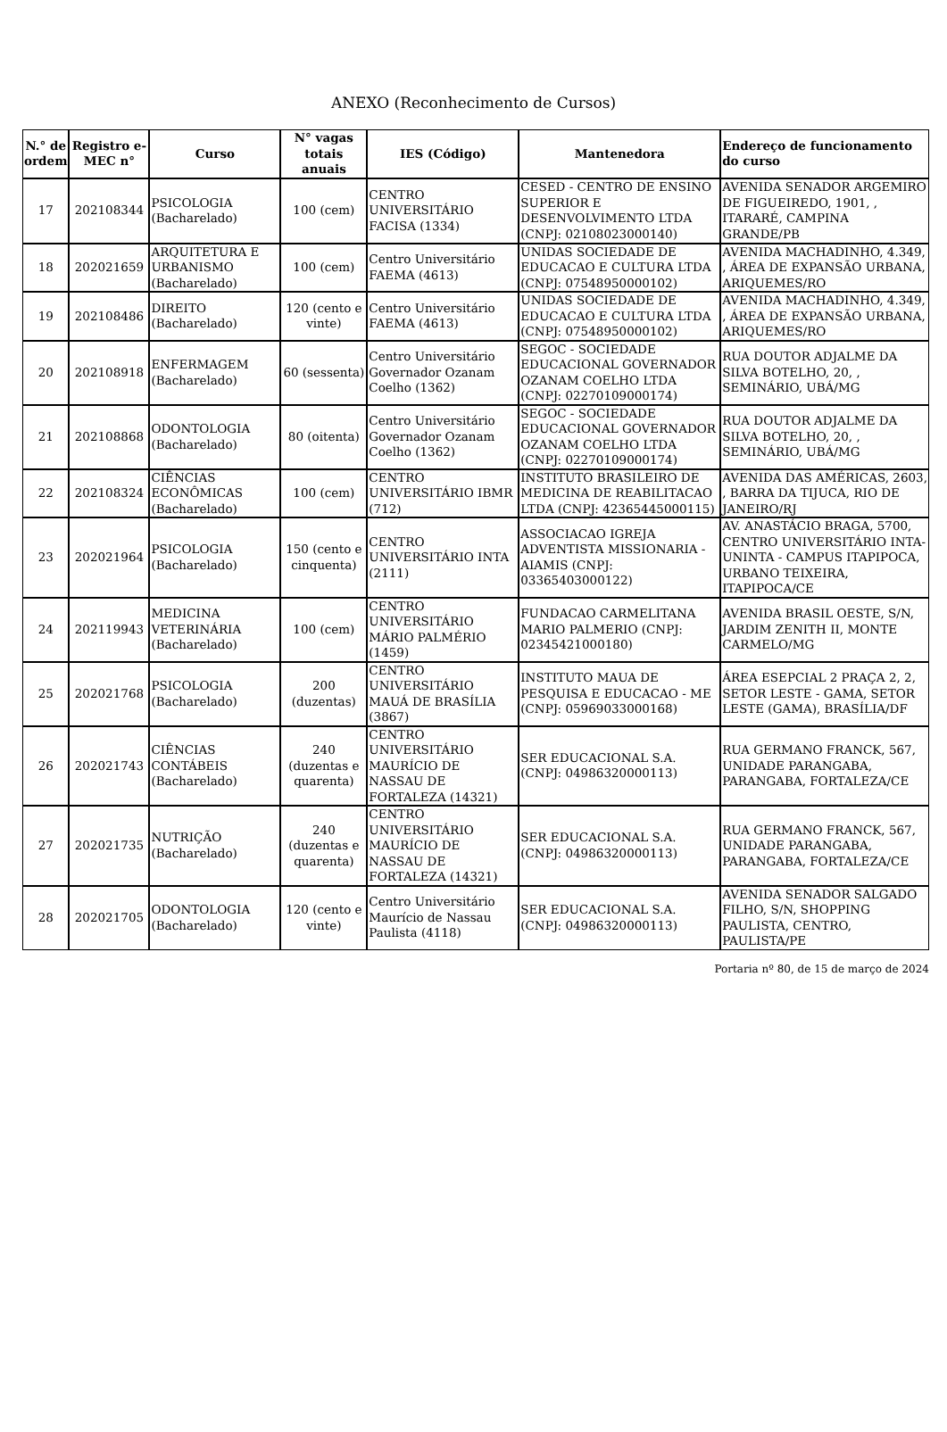ANEXO (Reconhecimento de Cursos)
| N.° de ordem | Registro e-MEC n° | Curso | N° vagas totais anuais | IES (Código) | Mantenedora | Endereço de funcionamento do curso |
| --- | --- | --- | --- | --- | --- | --- |
| 17 | 202108344 | PSICOLOGIA (Bacharelado) | 100 (cem) | CENTRO UNIVERSITÁRIO FACISA (1334) | CESED - CENTRO DE ENSINO SUPERIOR E DESENVOLVIMENTO LTDA (CNPJ: 02108023000140) | AVENIDA SENADOR ARGEMIRO DE FIGUEIREDO, 1901, , ITARARÉ, CAMPINA GRANDE/PB |
| 18 | 202021659 | ARQUITETURA E URBANISMO (Bacharelado) | 100 (cem) | Centro Universitário FAEMA (4613) | UNIDAS SOCIEDADE DE EDUCACAO E CULTURA LTDA (CNPJ: 07548950000102) | AVENIDA MACHADINHO, 4.349, , ÁREA DE EXPANSÃO URBANA, ARIQUEMES/RO |
| 19 | 202108486 | DIREITO (Bacharelado) | 120 (cento e vinte) | Centro Universitário FAEMA (4613) | UNIDAS SOCIEDADE DE EDUCACAO E CULTURA LTDA (CNPJ: 07548950000102) | AVENIDA MACHADINHO, 4.349, , ÁREA DE EXPANSÃO URBANA, ARIQUEMES/RO |
| 20 | 202108918 | ENFERMAGEM (Bacharelado) | 60 (sessenta) | Centro Universitário Governador Ozanam Coelho (1362) | SEGOC - SOCIEDADE EDUCACIONAL GOVERNADOR OZANAM COELHO LTDA (CNPJ: 02270109000174) | RUA DOUTOR ADJALME DA SILVA BOTELHO, 20, , SEMINÁRIO, UBÁ/MG |
| 21 | 202108868 | ODONTOLOGIA (Bacharelado) | 80 (oitenta) | Centro Universitário Governador Ozanam Coelho (1362) | SEGOC - SOCIEDADE EDUCACIONAL GOVERNADOR OZANAM COELHO LTDA (CNPJ: 02270109000174) | RUA DOUTOR ADJALME DA SILVA BOTELHO, 20, , SEMINÁRIO, UBÁ/MG |
| 22 | 202108324 | CIÊNCIAS ECONÔMICAS (Bacharelado) | 100 (cem) | CENTRO UNIVERSITÁRIO IBMR (712) | INSTITUTO BRASILEIRO DE MEDICINA DE REABILITACAO LTDA (CNPJ: 42365445000115) | AVENIDA DAS AMÉRICAS, 2603, , BARRA DA TIJUCA, RIO DE JANEIRO/RJ |
| 23 | 202021964 | PSICOLOGIA (Bacharelado) | 150 (cento e cinquenta) | CENTRO UNIVERSITÁRIO INTA (2111) | ASSOCIACAO IGREJA ADVENTISTA MISSIONARIA - AIAMIS (CNPJ: 03365403000122) | AV. ANASTÁCIO BRAGA, 5700, CENTRO UNIVERSITÁRIO INTA-UNINTA - CAMPUS ITAPIPOCA, URBANO TEIXEIRA, ITAPIPOCA/CE |
| 24 | 202119943 | MEDICINA VETERINÁRIA (Bacharelado) | 100 (cem) | CENTRO UNIVERSITÁRIO MÁRIO PALMÉRIO (1459) | FUNDACAO CARMELITANA MARIO PALMERIO (CNPJ: 02345421000180) | AVENIDA BRASIL OESTE, S/N, JARDIM ZENITH II, MONTE CARMELO/MG |
| 25 | 202021768 | PSICOLOGIA (Bacharelado) | 200 (duzentas) | CENTRO UNIVERSITÁRIO MAUÁ DE BRASÍLIA (3867) | INSTITUTO MAUA DE PESQUISA E EDUCACAO - ME (CNPJ: 05969033000168) | ÁREA ESEPCIAL 2 PRAÇA 2, 2, SETOR LESTE - GAMA, SETOR LESTE (GAMA), BRASÍLIA/DF |
| 26 | 202021743 | CIÊNCIAS CONTÁBEIS (Bacharelado) | 240 (duzentas e quarenta) | CENTRO UNIVERSITÁRIO MAURÍCIO DE NASSAU DE FORTALEZA (14321) | SER EDUCACIONAL S.A. (CNPJ: 04986320000113) | RUA GERMANO FRANCK, 567, UNIDADE PARANGABA, PARANGABA, FORTALEZA/CE |
| 27 | 202021735 | NUTRIÇÃO (Bacharelado) | 240 (duzentas e quarenta) | CENTRO UNIVERSITÁRIO MAURÍCIO DE NASSAU DE FORTALEZA (14321) | SER EDUCACIONAL S.A. (CNPJ: 04986320000113) | RUA GERMANO FRANCK, 567, UNIDADE PARANGABA, PARANGABA, FORTALEZA/CE |
| 28 | 202021705 | ODONTOLOGIA (Bacharelado) | 120 (cento e vinte) | Centro Universitário Maurício de Nassau Paulista (4118) | SER EDUCACIONAL S.A. (CNPJ: 04986320000113) | AVENIDA SENADOR SALGADO FILHO, S/N, SHOPPING PAULISTA, CENTRO, PAULISTA/PE |
Portaria nº 80, de 15 de março de 2024